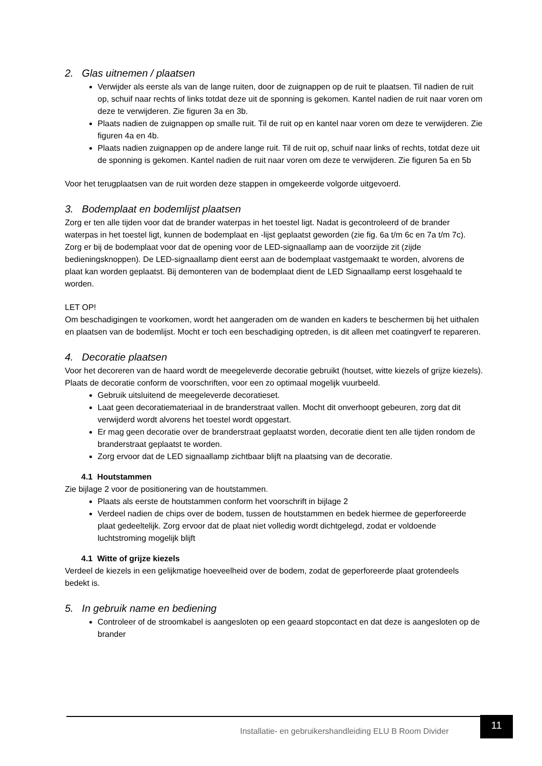2. Glas uitnemen / plaatsen
Verwijder als eerste als van de lange ruiten, door de zuignappen op de ruit te plaatsen. Til nadien de ruit op, schuif naar rechts of links totdat deze uit de sponning is gekomen. Kantel nadien de ruit naar voren om deze te verwijderen. Zie figuren 3a en 3b.
Plaats nadien de zuignappen op smalle ruit. Til de ruit op en kantel naar voren om deze te verwijderen. Zie figuren 4a en 4b.
Plaats nadien zuignappen op de andere lange ruit. Til de ruit op, schuif naar links of rechts, totdat deze uit de sponning is gekomen. Kantel nadien de ruit naar voren om deze te verwijderen. Zie figuren 5a en 5b
Voor het terugplaatsen van de ruit worden deze stappen in omgekeerde volgorde uitgevoerd.
3. Bodemplaat en bodemlijst plaatsen
Zorg er ten alle tijden voor dat de brander waterpas in het toestel ligt. Nadat is gecontroleerd of de brander waterpas in het toestel ligt, kunnen de bodemplaat en -lijst geplaatst geworden (zie fig. 6a t/m 6c en 7a t/m 7c). Zorg er bij de bodemplaat voor dat de opening voor de LED-signaallamp aan de voorzijde zit (zijde bedieningsknoppen). De LED-signaallamp dient eerst aan de bodemplaat vastgemaakt te worden, alvorens de plaat kan worden geplaatst. Bij demonteren van de bodemplaat dient de LED Signaallamp eerst losgehaald te worden.
LET OP!
Om beschadigingen te voorkomen, wordt het aangeraden om de wanden en kaders te beschermen bij het uithalen en plaatsen van de bodemlijst. Mocht er toch een beschadiging optreden, is dit alleen met coatingverf te repareren.
4. Decoratie plaatsen
Voor het decoreren van de haard wordt de meegeleverde decoratie gebruikt (houtset, witte kiezels of grijze kiezels). Plaats de decoratie conform de voorschriften, voor een zo optimaal mogelijk vuurbeeld.
Gebruik uitsluitend de meegeleverde decoratieset.
Laat geen decoratiemateriaal in de branderstraat vallen. Mocht dit onverhoopt gebeuren, zorg dat dit verwijderd wordt alvorens het toestel wordt opgestart.
Er mag geen decoratie over de branderstraat geplaatst worden, decoratie dient ten alle tijden rondom de branderstraat geplaatst te worden.
Zorg ervoor dat de LED signaallamp zichtbaar blijft na plaatsing van de decoratie.
4.1 Houtstammen
Zie bijlage 2 voor de positionering van de houtstammen.
Plaats als eerste de houtstammen conform het voorschrift in bijlage 2
Verdeel nadien de chips over de bodem, tussen de houtstammen en bedek hiermee de geperforeerde plaat gedeeltelijk. Zorg ervoor dat de plaat niet volledig wordt dichtgelegd, zodat er voldoende luchtstroming mogelijk blijft
4.1 Witte of grijze kiezels
Verdeel de kiezels in een gelijkmatige hoeveelheid over de bodem, zodat de geperforeerde plaat grotendeels bedekt is.
5. In gebruik name en bediening
Controleer of de stroomkabel is aangesloten op een geaard stopcontact en dat deze is aangesloten op de brander
Installatie- en gebruikershandleiding ELU B Room Divider
11